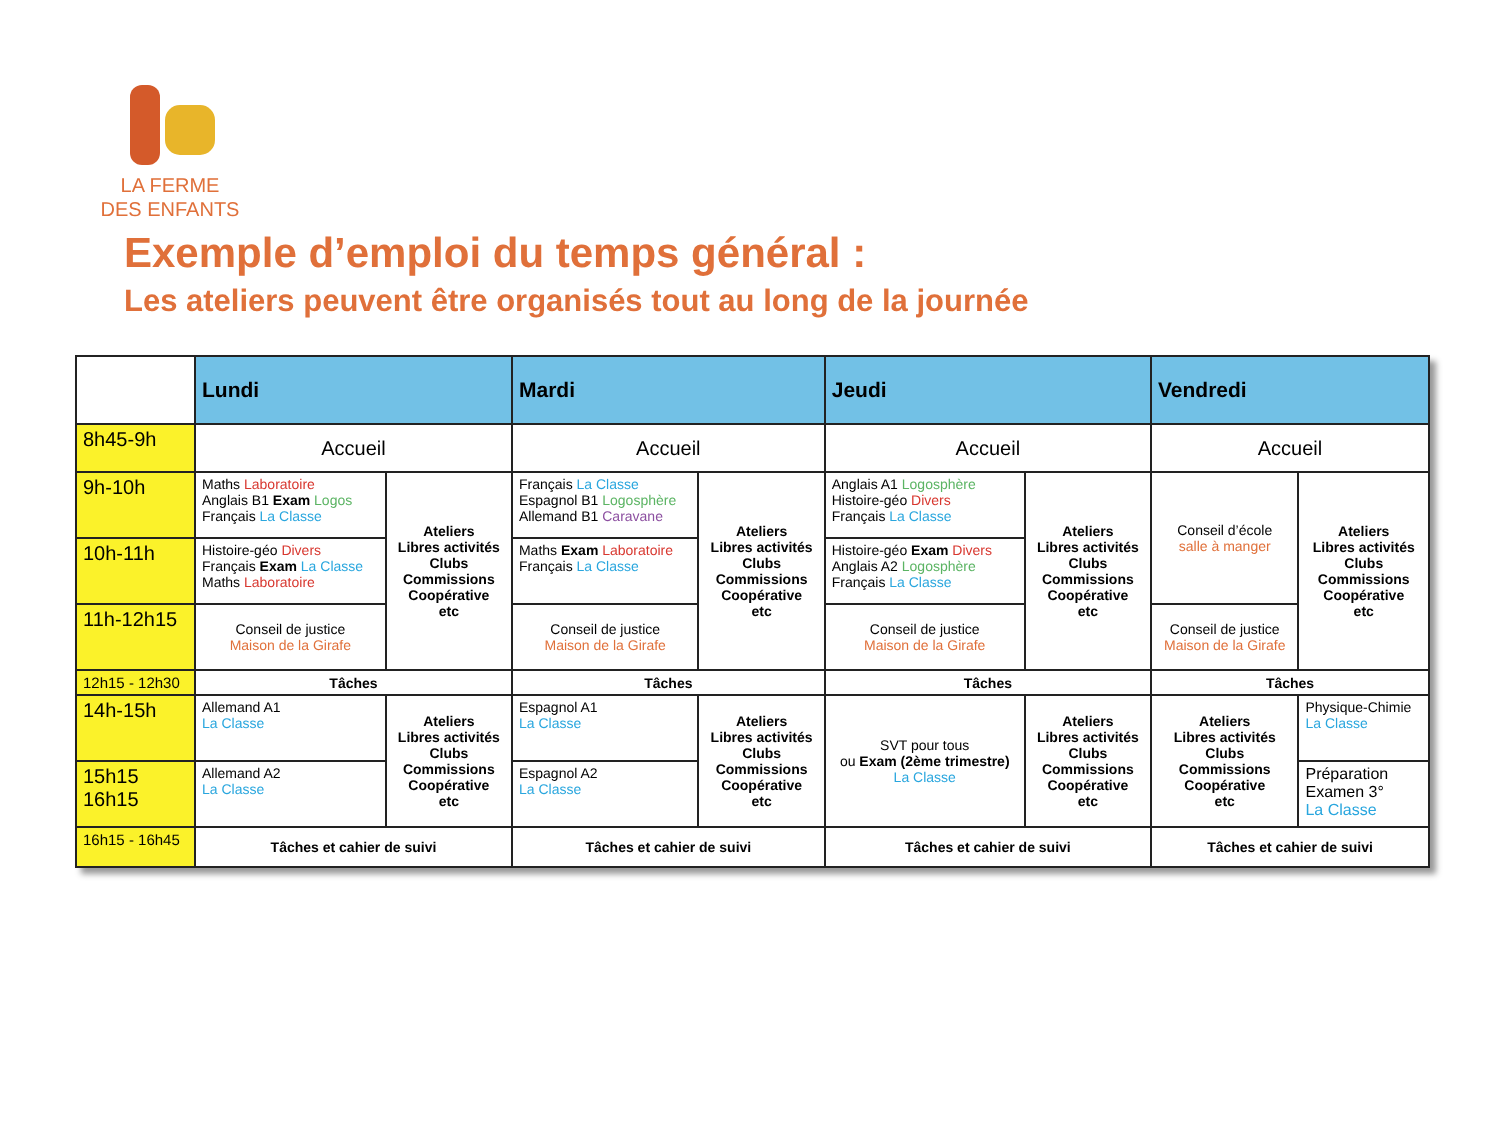LA FERME
DES ENFANTS
Exemple d’emploi du temps général :
Les ateliers peuvent être organisés tout au long de la journée
| | Lundi | | Mardi | | Jeudi | | Vendredi | |
| --- | --- | --- | --- | --- | --- | --- | --- | --- |
| 8h45-9h | Accueil | | Accueil | | Accueil | | Accueil | |
| 9h-10h | Maths Laboratoire Anglais B1 Exam Logos Français La Classe | Ateliers Libres activités Clubs Commissions Coopérative etc | Français La Classe Espagnol B1 Logosphère Allemand B1 Caravane | Ateliers Libres activités Clubs Commissions Coopérative etc | Anglais A1 Logosphère Histoire-géo Divers Français La Classe | Ateliers Libres activités Clubs Commissions Coopérative etc | Conseil d’école salle à manger | Ateliers Libres activités Clubs Commissions Coopérative etc |
| 10h-11h | Histoire-géo Divers Français Exam La Classe Maths Laboratoire | | Maths Exam Laboratoire Français La Classe | | Histoire-géo Exam Divers Anglais A2 Logosphère Français La Classe | | | |
| 11h-12h15 | Conseil de justice Maison de la Girafe | | Conseil de justice Maison de la Girafe | | Conseil de justice Maison de la Girafe | | Conseil de justice Maison de la Girafe | |
| 12h15 - 12h30 | Tâches | | Tâches | | Tâches | | Tâches | |
| 14h-15h | Allemand A1 La Classe | Ateliers Libres activités Clubs Commissions Coopérative etc | Espagnol A1 La Classe | Ateliers Libres activités Clubs Commissions Coopérative etc | SVT pour tous ou Exam (2ème trimestre) La Classe | Ateliers Libres activités Clubs Commissions Coopérative etc | Ateliers Libres activités Clubs Commissions Coopérative etc | Physique-Chimie La Classe |
| 15h15 16h15 | Allemand A2 La Classe | | Espagnol A2 La Classe | | | | | Préparation Examen 3° La Classe |
| 16h15 - 16h45 | Tâches et cahier de suivi | | Tâches et cahier de suivi | | Tâches et cahier de suivi | | Tâches et cahier de suivi | |